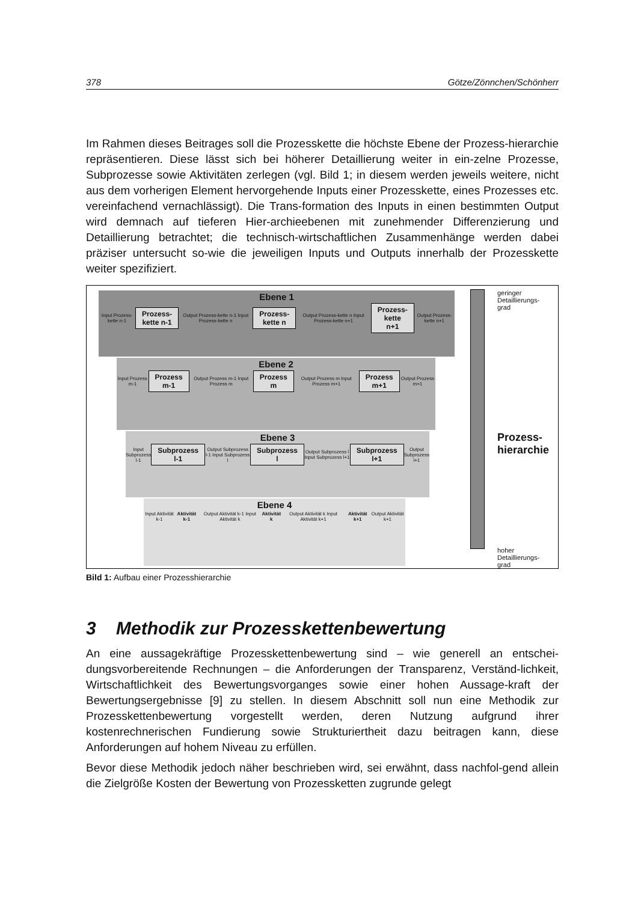378 Götze/Zönnchen/Schönherr
Im Rahmen dieses Beitrages soll die Prozesskette die höchste Ebene der Prozess-hierarchie repräsentieren. Diese lässt sich bei höherer Detaillierung weiter in ein-zelne Prozesse, Subprozesse sowie Aktivitäten zerlegen (vgl. Bild 1; in diesem werden jeweils weitere, nicht aus dem vorherigen Element hervorgehende Inputs einer Prozesskette, eines Prozesses etc. vereinfachend vernachlässigt). Die Trans-formation des Inputs in einen bestimmten Output wird demnach auf tieferen Hier-archieebenen mit zunehmender Differenzierung und Detaillierung betrachtet; die technisch-wirtschaftlichen Zusammenhänge werden dabei präziser untersucht so-wie die jeweiligen Inputs und Outputs innerhalb der Prozesskette weiter spezifiziert.
Ebene 1
Input Prozess-kette n-1 Prozess-
kette n-1 Output Prozess-kette n-1 Input Prozess-kette n Prozess-
kette n Output Prozess-kette n Input Prozess-kette n+1 Prozess-
kette n+1 Output Prozess-kette n+1
Ebene 2
Input Prozess m-1 Prozess
m-1 Output Prozess m-1 Input Prozess m Prozess
m Output Prozess m Input Prozess m+1 Prozess
m+1 Output Prozess m+1
Ebene 3
Input Subprozess l-1 Subprozess
l-1 Output Subprozess l-1 Input Subprozess l Subprozess
l Output Subprozess l Input Subprozess l+1 Subprozess
l+1 Output Subprozess l+1
Ebene 4
Input Aktivität k-1 Aktivität k-1 Output Aktivität k-1 Input Aktivität k Aktivität k Output Aktivität k Input Aktivität k+1 Aktivität k+1 Output Aktivität k+1
geringer
Detaillierungs-
grad
Prozess-
hierarchie
hoher
Detaillierungs-
grad
Bild 1: Aufbau einer Prozesshierarchie
3 Methodik zur Prozesskettenbewertung
An eine aussagekräftige Prozesskettenbewertung sind – wie generell an entschei-dungsvorbereitende Rechnungen – die Anforderungen der Transparenz, Verständ-lichkeit, Wirtschaftlichkeit des Bewertungsvorganges sowie einer hohen Aussage-kraft der Bewertungsergebnisse [9] zu stellen. In diesem Abschnitt soll nun eine Methodik zur Prozesskettenbewertung vorgestellt werden, deren Nutzung aufgrund ihrer kostenrechnerischen Fundierung sowie Strukturiertheit dazu beitragen kann, diese Anforderungen auf hohem Niveau zu erfüllen.
Bevor diese Methodik jedoch näher beschrieben wird, sei erwähnt, dass nachfol-gend allein die Zielgröße Kosten der Bewertung von Prozessketten zugrunde gelegt